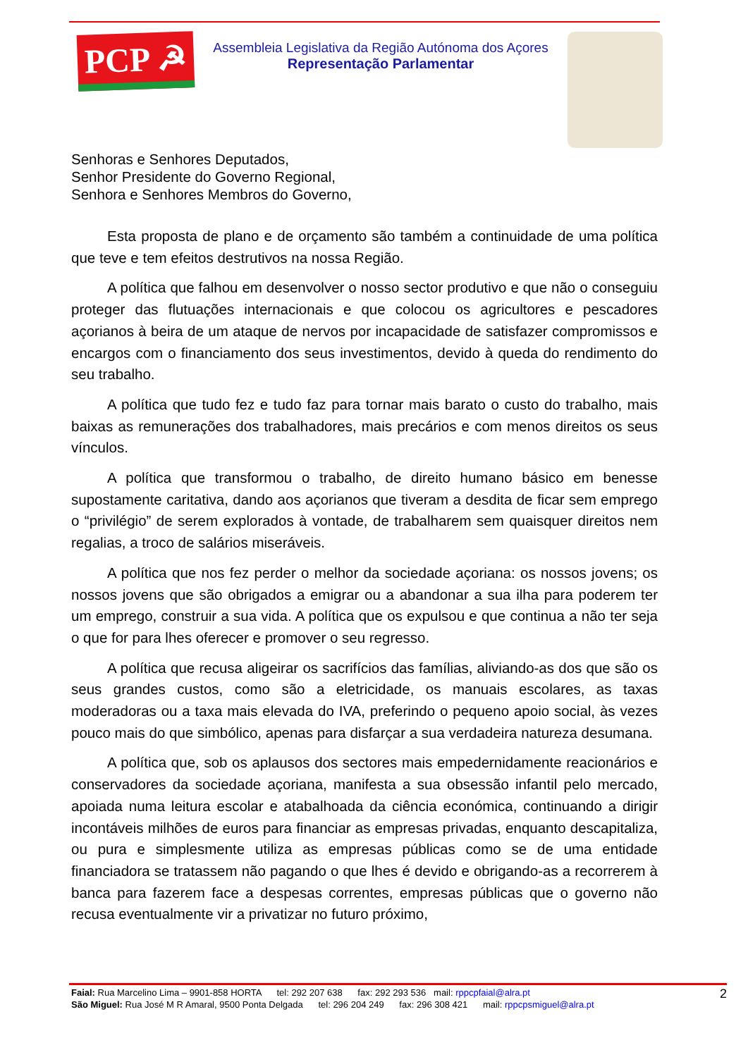PCP ☭
Assembleia Legislativa da Região Autónoma dos Açores
Representação Parlamentar
Senhoras e Senhores Deputados,
Senhor Presidente do Governo Regional,
Senhora e Senhores Membros do Governo,
Esta proposta de plano e de orçamento são também a continuidade de uma política que teve e tem efeitos destrutivos na nossa Região.
A política que falhou em desenvolver o nosso sector produtivo e que não o conseguiu proteger das flutuações internacionais e que colocou os agricultores e pescadores açorianos à beira de um ataque de nervos por incapacidade de satisfazer compromissos e encargos com o financiamento dos seus investimentos, devido à queda do rendimento do seu trabalho.
A política que tudo fez e tudo faz para tornar mais barato o custo do trabalho, mais baixas as remunerações dos trabalhadores, mais precários e com menos direitos os seus vínculos.
A política que transformou o trabalho, de direito humano básico em benesse supostamente caritativa, dando aos açorianos que tiveram a desdita de ficar sem emprego o “privilégio” de serem explorados à vontade, de trabalharem sem quaisquer direitos nem regalias, a troco de salários miseráveis.
A política que nos fez perder o melhor da sociedade açoriana: os nossos jovens; os nossos jovens que são obrigados a emigrar ou a abandonar a sua ilha para poderem ter um emprego, construir a sua vida. A política que os expulsou e que continua a não ter seja o que for para lhes oferecer e promover o seu regresso.
A política que recusa aligeirar os sacrifícios das famílias, aliviando-as dos que são os seus grandes custos, como são a eletricidade, os manuais escolares, as taxas moderadoras ou a taxa mais elevada do IVA, preferindo o pequeno apoio social, às vezes pouco mais do que simbólico, apenas para disfarçar a sua verdadeira natureza desumana.
A política que, sob os aplausos dos sectores mais empedernidamente reacionários e conservadores da sociedade açoriana, manifesta a sua obsessão infantil pelo mercado, apoiada numa leitura escolar e atabalhoada da ciência económica, continuando a dirigir incontáveis milhões de euros para financiar as empresas privadas, enquanto descapitaliza, ou pura e simplesmente utiliza as empresas públicas como se de uma entidade financiadora se tratassem não pagando o que lhes é devido e obrigando-as a recorrerem à banca para fazerem face a despesas correntes, empresas públicas que o governo não recusa eventualmente vir a privatizar no futuro próximo,
Faial: Rua Marcelino Lima – 9901-858 HORTA tel: 292 207 638 fax: 292 293 536 mail: rppcpfaial@alra.pt
São Miguel: Rua José M R Amaral, 9500 Ponta Delgada tel: 296 204 249 fax: 296 308 421 mail: rppcpsmiguel@alra.pt
2